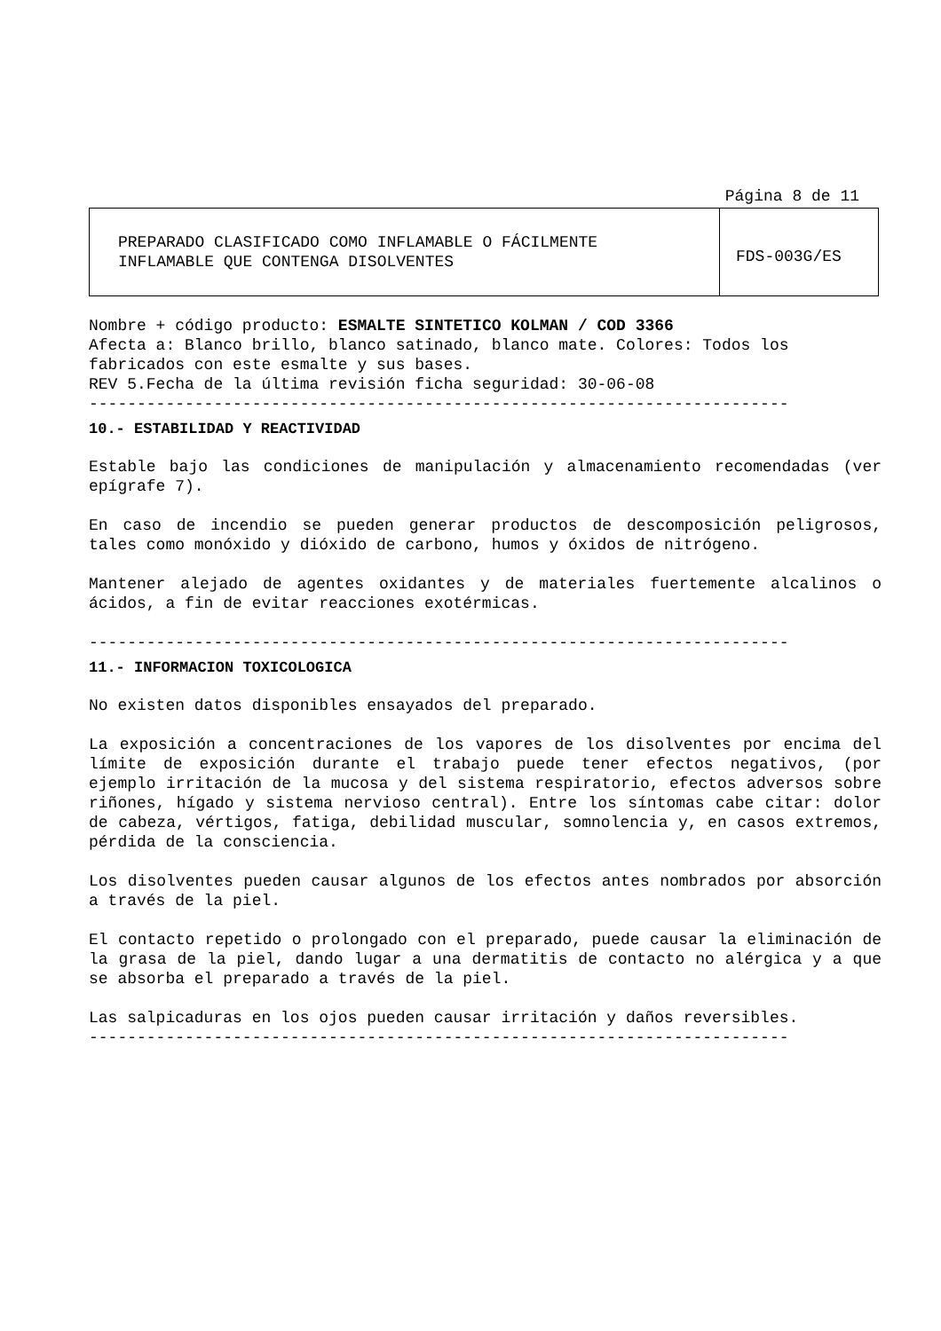Página 8 de 11
| PREPARADO CLASIFICADO COMO INFLAMABLE O FÁCILMENTE INFLAMABLE QUE CONTENGA DISOLVENTES | FDS-003G/ES |
Nombre + código producto: ESMALTE SINTETICO KOLMAN / COD 3366
Afecta a: Blanco brillo, blanco satinado, blanco mate. Colores: Todos los fabricados con este esmalte y sus bases.
REV 5.Fecha de la última revisión ficha seguridad: 30-06-08
-------------------------------------------------------------------------
10.- ESTABILIDAD Y REACTIVIDAD
Estable bajo las condiciones de manipulación y almacenamiento recomendadas (ver epígrafe 7).
En caso de incendio se pueden generar productos de descomposición peligrosos, tales como monóxido y dióxido de carbono, humos y óxidos de nitrógeno.
Mantener alejado de agentes oxidantes y de materiales fuertemente alcalinos o ácidos, a fin de evitar reacciones exotérmicas.
-------------------------------------------------------------------------
11.- INFORMACION TOXICOLOGICA
No existen datos disponibles ensayados del preparado.
La exposición a concentraciones de los vapores de los disolventes por encima del límite de exposición durante el trabajo puede tener efectos negativos, (por ejemplo irritación de la mucosa y del sistema respiratorio, efectos adversos sobre riñones, hígado y sistema nervioso central). Entre los síntomas cabe citar: dolor de cabeza, vértigos, fatiga, debilidad muscular, somnolencia y, en casos extremos, pérdida de la consciencia.
Los disolventes pueden causar algunos de los efectos antes nombrados por absorción a través de la piel.
El contacto repetido o prolongado con el preparado, puede causar la eliminación de la grasa de la piel, dando lugar a una dermatitis de contacto no alérgica y a que se absorba el preparado a través de la piel.
Las salpicaduras en los ojos pueden causar irritación y daños reversibles.
-------------------------------------------------------------------------